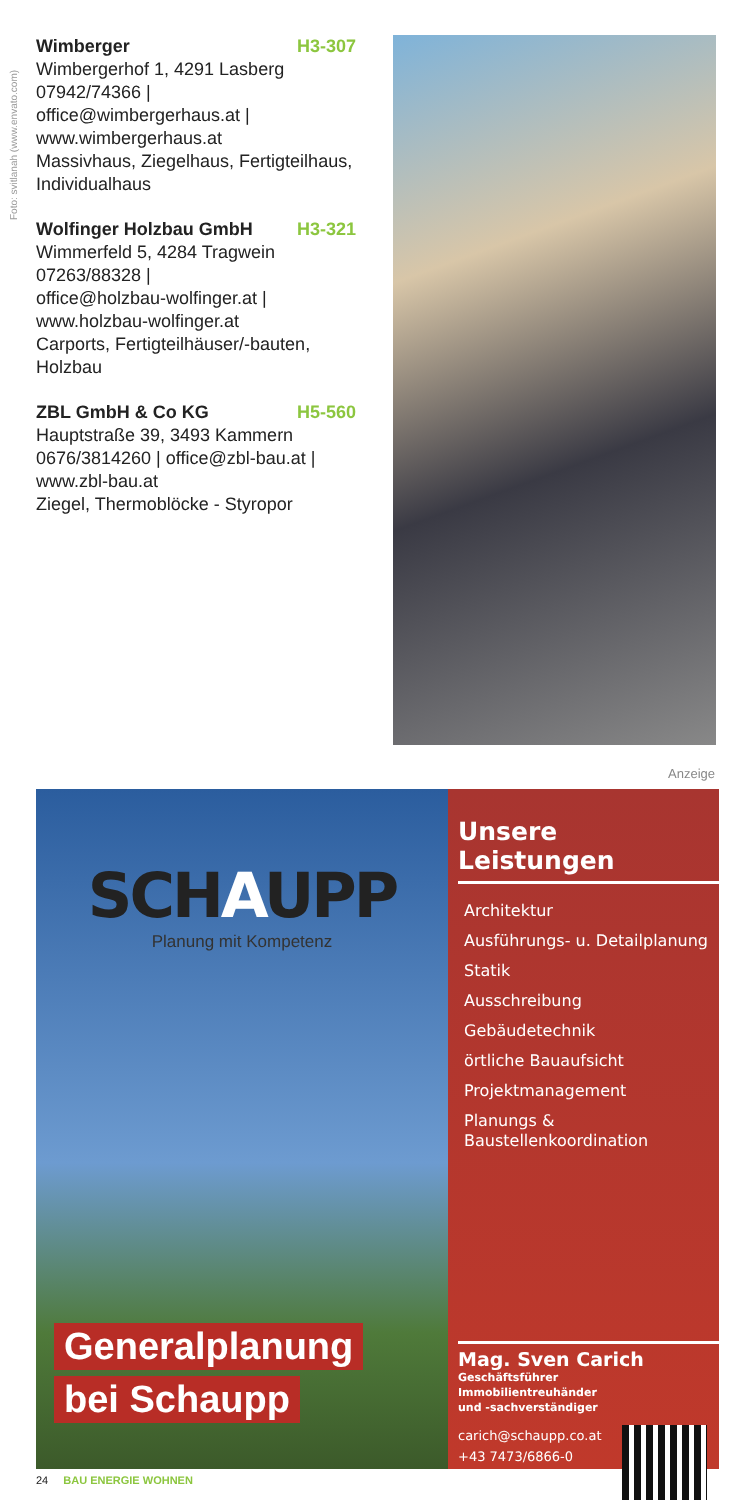Foto: svitlanah (www.envato.com)
Wimberger H3-307
Wimbergerhof 1, 4291 Lasberg
07942/74366 |
office@wimbergerhaus.at |
www.wimbergerhaus.at
Massivhaus, Ziegelhaus, Fertigteilhaus, Individualhaus
Wolfinger Holzbau GmbH H3-321
Wimmerfeld 5, 4284 Tragwein
07263/88328 |
office@holzbau-wolfinger.at |
www.holzbau-wolfinger.at
Carports, Fertigteilhäuser/-bauten, Holzbau
ZBL GmbH & Co KG H5-560
Hauptstraße 39, 3493 Kammern
0676/3814260 | office@zbl-bau.at |
www.zbl-bau.at
Ziegel, Thermoblöcke - Styropor
Anzeige
SCHAUPP
Planung mit Kompetenz
Generalplanung
bei Schaupp
Unsere Leistungen
Architektur
Ausführungs- u. Detailplanung
Statik
Ausschreibung
Gebäudetechnik
örtliche Bauaufsicht
Projektmanagement
Planungs &
Baustellenkoordination
Mag. Sven Carich
Geschäftsführer
Immobilientreuhänder
und -sachverständiger
carich@schaupp.co.at
+43 7473/6866-0
24 BAU ENERGIE WOHNEN